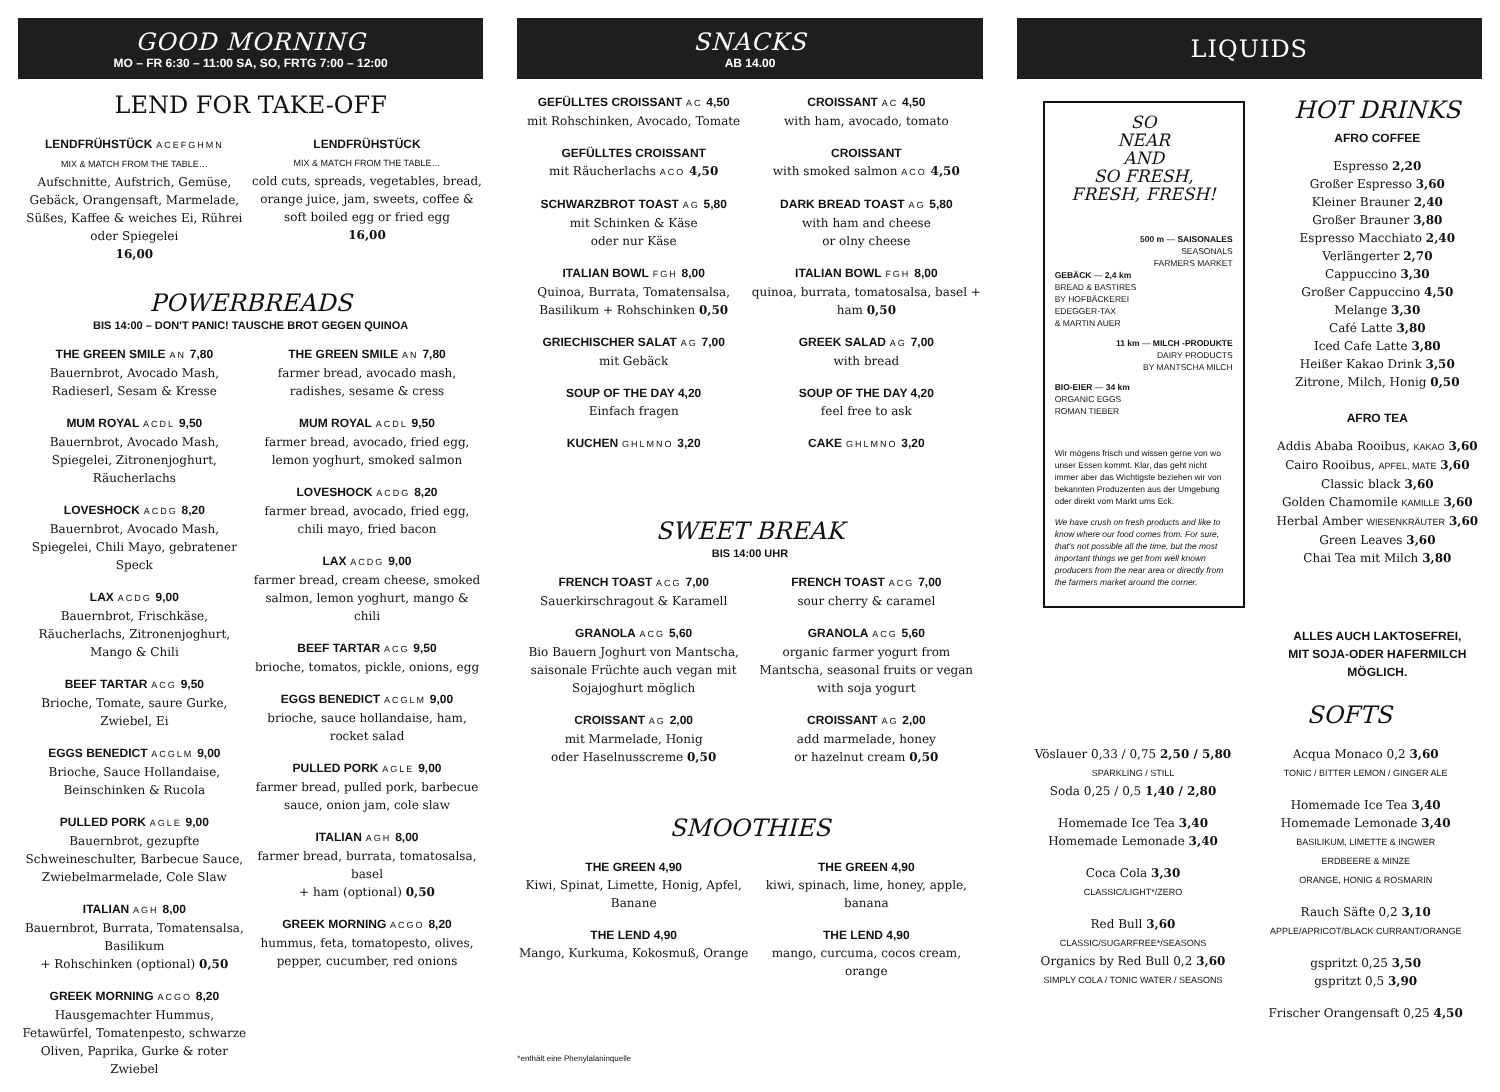GOOD MORNING
MO – FR 6:30 – 11:00 SA, SO, FRTG 7:00 – 12:00
LEND FOR TAKE-OFF
LENDFRÜHSTÜCK ACEFGHMN
MIX & MATCH FROM THE TABLE…
Aufschnitte, Aufstrich, Gemüse, Gebäck, Orangensaft, Marmelade, Süßes, Kaffee & weiches Ei, Rührei oder Spiegelei
16,00
LENDFRÜHSTÜCK
MIX & MATCH FROM THE TABLE…
cold cuts, spreads, vegetables, bread, orange juice, jam, sweets, coffee & soft boiled egg or fried egg
16,00
POWERBREADS
BIS 14:00 – DON'T PANIC! TAUSCHE BROT GEGEN QUINOA
THE GREEN SMILE AN 7,80
Bauernbrot, Avocado Mash, Radieserl, Sesam & Kresse
MUM ROYAL ACDL 9,50
Bauernbrot, Avocado Mash, Spiegelei, Zitronenjoghurt, Räucherlachs
LOVESHOCK ACDG 8,20
Bauernbrot, Avocado Mash, Spiegelei, Chili Mayo, gebratener Speck
LAX ACDG 9,00
Bauernbrot, Frischkäse, Räucherlachs, Zitronenjoghurt, Mango & Chili
BEEF TARTAR ACG 9,50
Brioche, Tomate, saure Gurke, Zwiebel, Ei
EGGS BENEDICT ACGLM 9,00
Brioche, Sauce Hollandaise, Beinschinken & Rucola
PULLED PORK AGLE 9,00
Bauernbrot, gezupfte Schweineschulter, Barbecue Sauce, Zwiebelmarmelade, Cole Slaw
ITALIAN AGH 8,00
Bauernbrot, Burrata, Tomatensalsa, Basilikum
+ Rohschinken (optional) 0,50
GREEK MORNING ACGO 8,20
Hausgemachter Hummus, Fetawürfel, Tomatenpesto, schwarze Oliven, Paprika, Gurke & roter Zwiebel
THE GREEN SMILE AN 7,80
farmer bread, avocado mash, radishes, sesame & cress
MUM ROYAL ACDL 9,50
farmer bread, avocado, fried egg, lemon yoghurt, smoked salmon
LOVESHOCK ACDG 8,20
farmer bread, avocado, fried egg, chili mayo, fried bacon
LAX ACDG 9,00
farmer bread, cream cheese, smoked salmon, lemon yoghurt, mango & chili
BEEF TARTAR ACG 9,50
brioche, tomatos, pickle, onions, egg
EGGS BENEDICT ACGLM 9,00
brioche, sauce hollandaise, ham, rocket salad
PULLED PORK AGLE 9,00
farmer bread, pulled pork, barbecue sauce, onion jam, cole slaw
ITALIAN AGH 8,00
farmer bread, burrata, tomatosalsa, basel
+ ham (optional) 0,50
GREEK MORNING ACGO 8,20
hummus, feta, tomatopesto, olives, pepper, cucumber, red onions
SNACKS
AB 14.00
GEFÜLLTES CROISSANT AC 4,50
mit Rohschinken, Avocado, Tomate
GEFÜLLTES CROISSANT
mit Räucherlachs ACO 4,50
SCHWARZBROT TOAST AG 5,80
mit Schinken & Käse
oder nur Käse
ITALIAN BOWL FGH 8,00
Quinoa, Burrata, Tomatensalsa, Basilikum + Rohschinken 0,50
GRIECHISCHER SALAT AG 7,00
mit Gebäck
SOUP OF THE DAY 4,20
Einfach fragen
KUCHEN GHLMNO 3,20
CROISSANT AC 4,50
with ham, avocado, tomato
CROISSANT
with smoked salmon ACO 4,50
DARK BREAD TOAST AG 5,80
with ham and cheese
or olny cheese
ITALIAN BOWL FGH 8,00
quinoa, burrata, tomatosalsa, basel + ham 0,50
GREEK SALAD AG 7,00
with bread
SOUP OF THE DAY 4,20
feel free to ask
CAKE GHLMNO 3,20
SWEET BREAK
BIS 14:00 UHR
FRENCH TOAST ACG 7,00
Sauerkirschragout & Karamell
GRANOLA ACG 5,60
Bio Bauern Joghurt von Mantscha, saisonale Früchte auch vegan mit Sojajoghurt möglich
CROISSANT AG 2,00
mit Marmelade, Honig
oder Haselnusscreme 0,50
FRENCH TOAST ACG 7,00
sour cherry & caramel
GRANOLA ACG 5,60
organic farmer yogurt from Mantscha, seasonal fruits or vegan with soja yogurt
CROISSANT AG 2,00
add marmelade, honey
or hazelnut cream 0,50
SMOOTHIES
THE GREEN 4,90
Kiwi, Spinat, Limette, Honig, Apfel, Banane
THE LEND 4,90
Mango, Kurkuma, Kokosmuß, Orange
THE GREEN 4,90
kiwi, spinach, lime, honey, apple, banana
THE LEND 4,90
mango, curcuma, cocos cream, orange
*enthält eine Phenylalaninquelle
LIQUIDS
SO
NEAR
AND
SO FRESH,
FRESH, FRESH!
500 m — SAISONALES
SEASONALS
FARMERS MARKET
GEBÄCK — 2,4 km
BREAD & BASTIRES
BY HOFBÄCKEREI
EDEGGER-TAX
& MARTIN AUER
11 km — MILCH -PRODUKTE
DAIRY PRODUCTS
BY MANTSCHA MILCH
BIO-EIER — 34 km
ORGANIC EGGS
ROMAN TIEBER
Wir mögens frisch und wissen gerne von wo unser Essen kommt. Klar, das geht nicht immer aber das Wichtigste beziehen wir von bekannten Produzenten aus der Umgebung oder direkt vom Markt ums Eck.
We have crush on fresh products and like to know where our food comes from. For sure, that's not possible all the time, but the most important things we get from well known producers from the near area or directly from the farmers market around the corner.
HOT DRINKS
AFRO COFFEE
Espresso 2,20
Großer Espresso 3,60
Kleiner Brauner 2,40
Großer Brauner 3,80
Espresso Macchiato 2,40
Verlängerter 2,70
Cappuccino 3,30
Großer Cappuccino 4,50
Melange 3,30
Café Latte 3,80
Iced Cafe Latte 3,80
Heißer Kakao Drink 3,50
Zitrone, Milch, Honig 0,50
AFRO TEA
Addis Ababa Rooibus, KAKAO 3,60
Cairo Rooibus, APFEL, MATE 3,60
Classic black 3,60
Golden Chamomile KAMILLE 3,60
Herbal Amber WIESENKRÄUTER 3,60
Green Leaves 3,60
Chai Tea mit Milch 3,80
ALLES AUCH LAKTOSEFREI,
MIT SOJA-ODER HAFERMILCH
MÖGLICH.
SOFTS
Vöslauer 0,33 / 0,75 2,50 / 5,80
SPARKLING / STILL
Soda 0,25 / 0,5 1,40 / 2,80
Homemade Ice Tea 3,40
Homemade Lemonade 3,40
Coca Cola 3,30
CLASSIC/LIGHT*/ZERO
Red Bull 3,60
CLASSIC/SUGARFREE*/SEASONS
Organics by Red Bull 0,2 3,60
SIMPLY COLA / TONIC WATER / SEASONS
Acqua Monaco 0,2 3,60
TONIC / BITTER LEMON / GINGER ALE
Homemade Ice Tea 3,40
Homemade Lemonade 3,40
BASILIKUM, LIMETTE & INGWER
ERDBEERE & MINZE
ORANGE, HONIG & ROSMARIN
Rauch Säfte 0,2 3,10
APPLE/APRICOT/BLACK CURRANT/ORANGE
gspritzt 0,25 3,50
gspritzt 0,5 3,90
Frischer Orangensaft 0,25 4,50